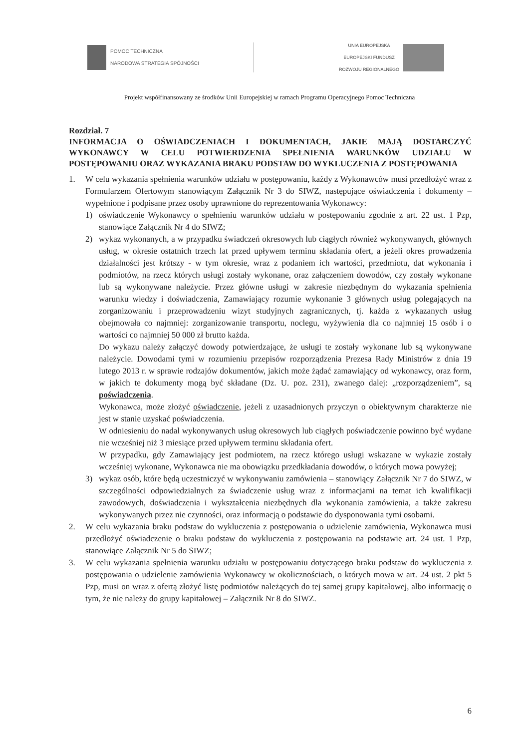POMOC TECHNICZNA
NARODOWA STRATEGIA SPÓJNOŚCI
UNIA EUROPEJSKA
EUROPEJSKI FUNDUSZ
ROZWOJU REGIONALNEGO
Projekt współfinansowany ze środków Unii Europejskiej w ramach Programu Operacyjnego Pomoc Techniczna
Rozdział. 7
INFORMACJA O OŚWIADCZENIACH I DOKUMENTACH, JAKIE MAJĄ DOSTARCZYĆ WYKONAWCY W CELU POTWIERDZENIA SPEŁNIENIA WARUNKÓW UDZIAŁU W POSTĘPOWANIU ORAZ WYKAZANIA BRAKU PODSTAW DO WYKLUCZENIA Z POSTĘPOWANIA
1. W celu wykazania spełnienia warunków udziału w postępowaniu, każdy z Wykonawców musi przedłożyć wraz z Formularzem Ofertowym stanowiącym Załącznik Nr 3 do SIWZ, następujące oświadczenia i dokumenty – wypełnione i podpisane przez osoby uprawnione do reprezentowania Wykonawcy:
1) oświadczenie Wykonawcy o spełnieniu warunków udziału w postępowaniu zgodnie z art. 22 ust. 1 Pzp, stanowiące Załącznik Nr 4 do SIWZ;
2) wykaz wykonanych, a w przypadku świadczeń okresowych lub ciągłych również wykonywanych, głównych usług, w okresie ostatnich trzech lat przed upływem terminu składania ofert, a jeżeli okres prowadzenia działalności jest krótszy - w tym okresie, wraz z podaniem ich wartości, przedmiotu, dat wykonania i podmiotów, na rzecz których usługi zostały wykonane, oraz załączeniem dowodów, czy zostały wykonane lub są wykonywane należycie. Przez główne usługi w zakresie niezbędnym do wykazania spełnienia warunku wiedzy i doświadczenia, Zamawiający rozumie wykonanie 3 głównych usług polegających na zorganizowaniu i przeprowadzeniu wizyt studyjnych zagranicznych, tj. każda z wykazanych usług obejmowała co najmniej: zorganizowanie transportu, noclegu, wyżywienia dla co najmniej 15 osób i o wartości co najmniej 50 000 zł brutto każda.
Do wykazu należy załączyć dowody potwierdzające, że usługi te zostały wykonane lub są wykonywane należycie. Dowodami tymi w rozumieniu przepisów rozporządzenia Prezesa Rady Ministrów z dnia 19 lutego 2013 r. w sprawie rodzajów dokumentów, jakich może żądać zamawiający od wykonawcy, oraz form, w jakich te dokumenty mogą być składane (Dz. U. poz. 231), zwanego dalej: „rozporządzeniem”, są poświadczenia.
Wykonawca, może złożyć oświadczenie, jeżeli z uzasadnionych przyczyn o obiektywnym charakterze nie jest w stanie uzyskać poświadczenia.
W odniesieniu do nadal wykonywanych usług okresowych lub ciągłych poświadczenie powinno być wydane nie wcześniej niż 3 miesiące przed upływem terminu składania ofert.
W przypadku, gdy Zamawiający jest podmiotem, na rzecz którego usługi wskazane w wykazie zostały wcześniej wykonane, Wykonawca nie ma obowiązku przedkładania dowodów, o których mowa powyżej;
3) wykaz osób, które będą uczestniczyć w wykonywaniu zamówienia – stanowiący Załącznik Nr 7 do SIWZ, w szczególności odpowiedzialnych za świadczenie usług wraz z informacjami na temat ich kwalifikacji zawodowych, doświadczenia i wykształcenia niezbędnych dla wykonania zamówienia, a także zakresu wykonywanych przez nie czynności, oraz informacją o podstawie do dysponowania tymi osobami.
2. W celu wykazania braku podstaw do wykluczenia z postępowania o udzielenie zamówienia, Wykonawca musi przedłożyć oświadczenie o braku podstaw do wykluczenia z postępowania na podstawie art. 24 ust. 1 Pzp, stanowiące Załącznik Nr 5 do SIWZ;
3. W celu wykazania spełnienia warunku udziału w postępowaniu dotyczącego braku podstaw do wykluczenia z postępowania o udzielenie zamówienia Wykonawcy w okolicznościach, o których mowa w art. 24 ust. 2 pkt 5 Pzp, musi on wraz z ofertą złożyć listę podmiotów należących do tej samej grupy kapitałowej, albo informację o tym, że nie należy do grupy kapitałowej – Załącznik Nr 8 do SIWZ.
6